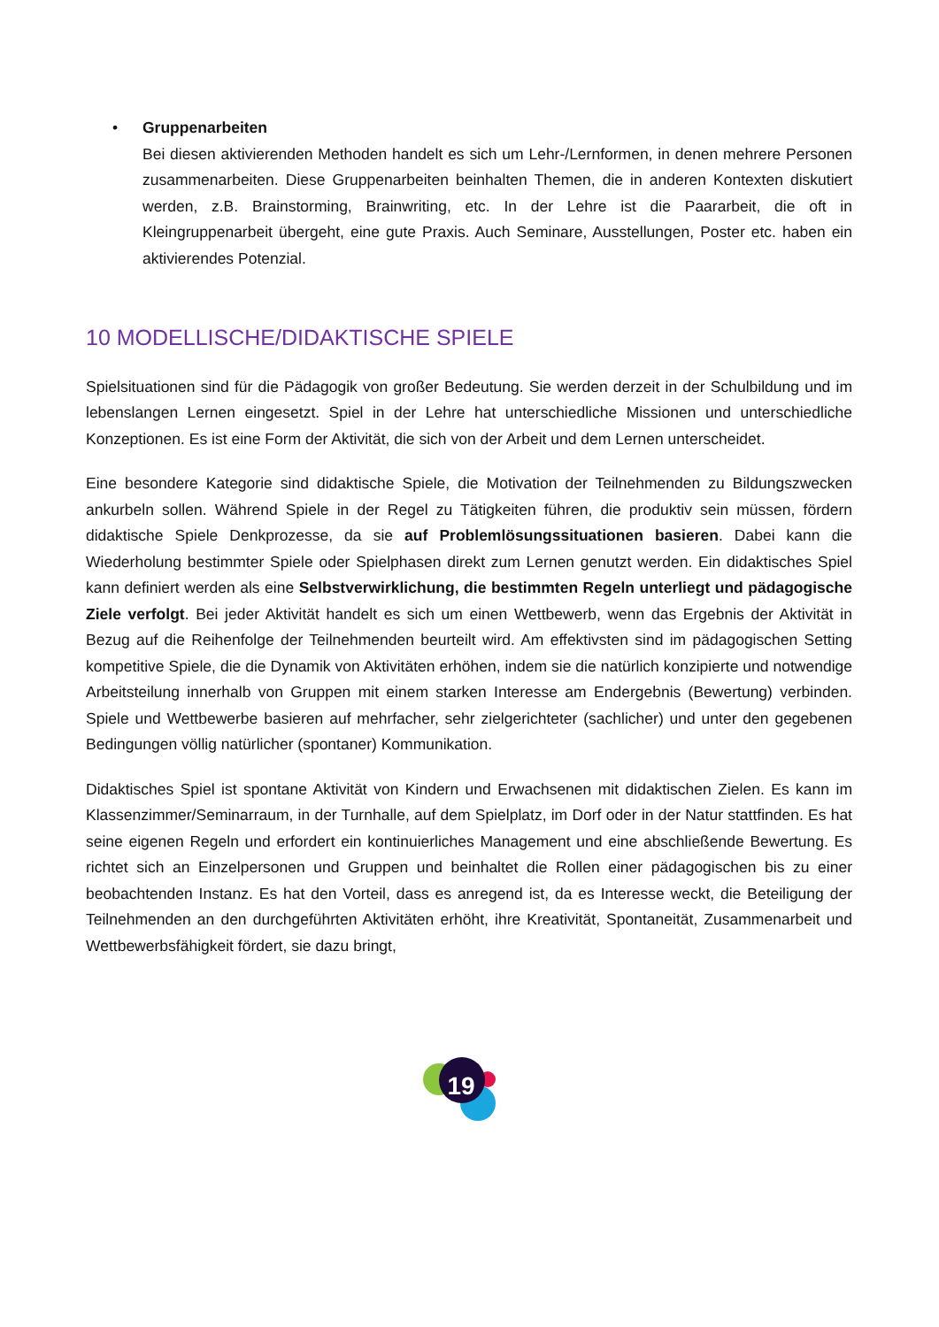• Gruppenarbeiten
Bei diesen aktivierenden Methoden handelt es sich um Lehr-/Lernformen, in denen mehrere Personen zusammenarbeiten. Diese Gruppenarbeiten beinhalten Themen, die in anderen Kontexten diskutiert werden, z.B. Brainstorming, Brainwriting, etc. In der Lehre ist die Paararbeit, die oft in Kleingruppenarbeit übergeht, eine gute Praxis. Auch Seminare, Ausstellungen, Poster etc. haben ein aktivierendes Potenzial.
10 MODELLISCHE/DIDAKTISCHE SPIELE
Spielsituationen sind für die Pädagogik von großer Bedeutung. Sie werden derzeit in der Schulbildung und im lebenslangen Lernen eingesetzt. Spiel in der Lehre hat unterschiedliche Missionen und unterschiedliche Konzeptionen. Es ist eine Form der Aktivität, die sich von der Arbeit und dem Lernen unterscheidet.
Eine besondere Kategorie sind didaktische Spiele, die Motivation der Teilnehmenden zu Bildungszwecken ankurbeln sollen. Während Spiele in der Regel zu Tätigkeiten führen, die produktiv sein müssen, fördern didaktische Spiele Denkprozesse, da sie auf Problemlösungssituationen basieren. Dabei kann die Wiederholung bestimmter Spiele oder Spielphasen direkt zum Lernen genutzt werden. Ein didaktisches Spiel kann definiert werden als eine Selbstverwirklichung, die bestimmten Regeln unterliegt und pädagogische Ziele verfolgt. Bei jeder Aktivität handelt es sich um einen Wettbewerb, wenn das Ergebnis der Aktivität in Bezug auf die Reihenfolge der Teilnehmenden beurteilt wird. Am effektivsten sind im pädagogischen Setting kompetitive Spiele, die die Dynamik von Aktivitäten erhöhen, indem sie die natürlich konzipierte und notwendige Arbeitsteilung innerhalb von Gruppen mit einem starken Interesse am Endergebnis (Bewertung) verbinden. Spiele und Wettbewerbe basieren auf mehrfacher, sehr zielgerichteter (sachlicher) und unter den gegebenen Bedingungen völlig natürlicher (spontaner) Kommunikation.
Didaktisches Spiel ist spontane Aktivität von Kindern und Erwachsenen mit didaktischen Zielen. Es kann im Klassenzimmer/Seminarraum, in der Turnhalle, auf dem Spielplatz, im Dorf oder in der Natur stattfinden. Es hat seine eigenen Regeln und erfordert ein kontinuierliches Management und eine abschließende Bewertung. Es richtet sich an Einzelpersonen und Gruppen und beinhaltet die Rollen einer pädagogischen bis zu einer beobachtenden Instanz. Es hat den Vorteil, dass es anregend ist, da es Interesse weckt, die Beteiligung der Teilnehmenden an den durchgeführten Aktivitäten erhöht, ihre Kreativität, Spontaneität, Zusammenarbeit und Wettbewerbsfähigkeit fördert, sie dazu bringt,
19